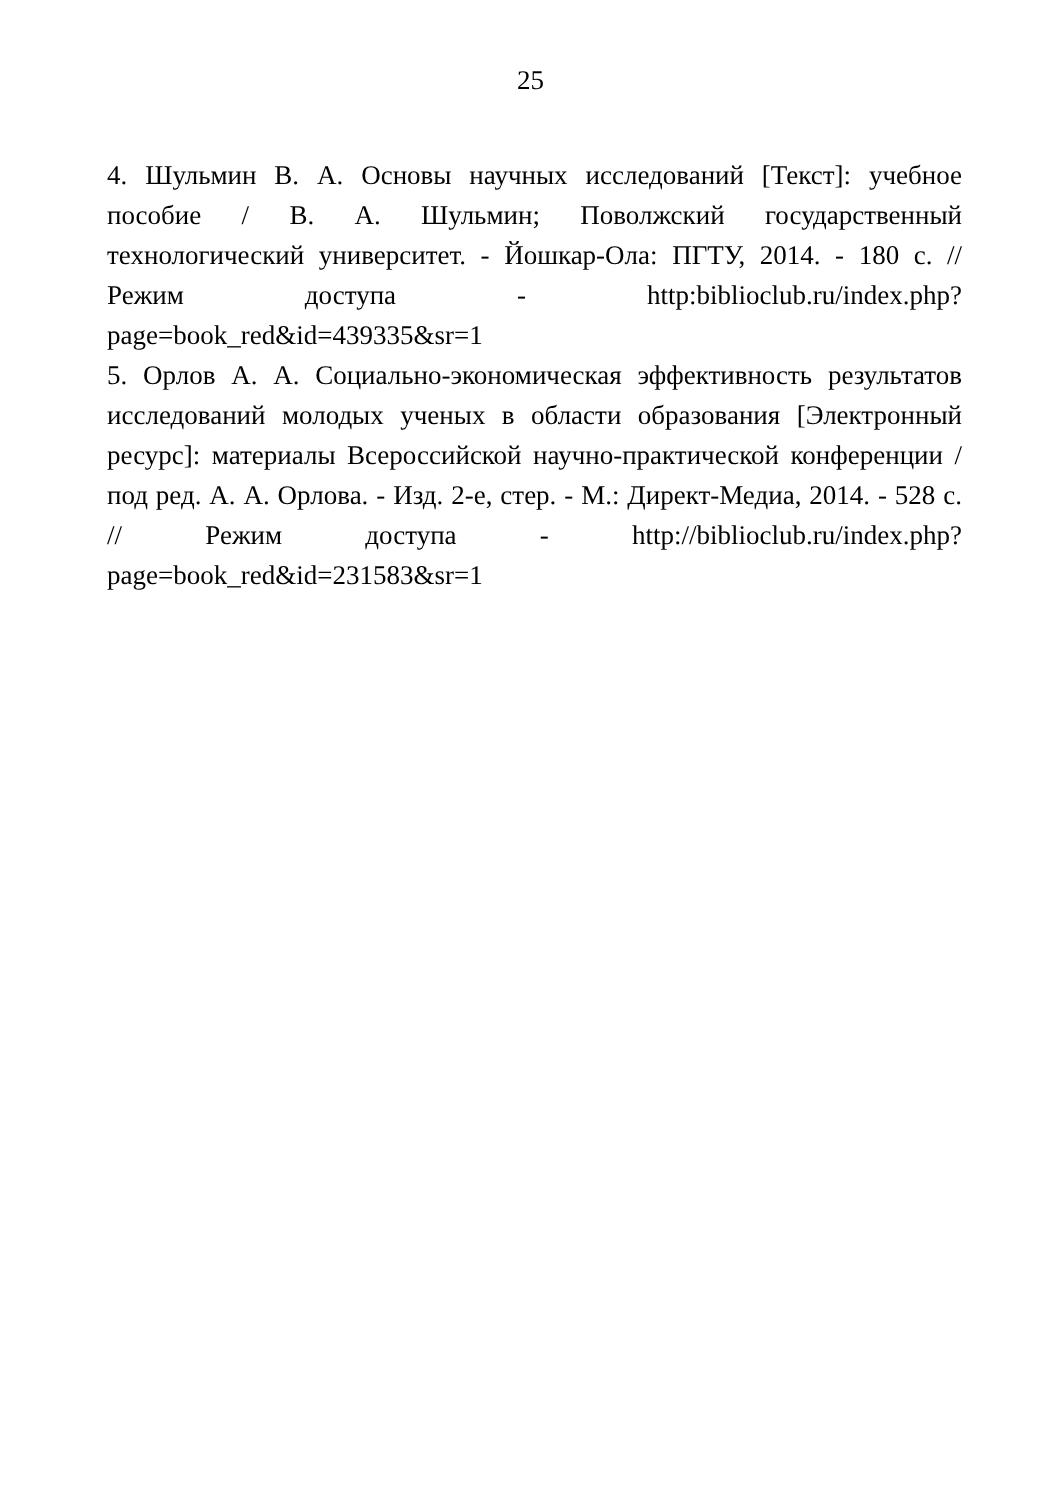25
4. Шульмин В. А. Основы научных исследований [Текст]: учебное пособие / В. А. Шульмин; Поволжский государственный технологический университет. - Йошкар-Ола: ПГТУ, 2014. - 180 с. // Режим доступа - http:biblioclub.ru/index.php?page=book_red&id=439335&sr=1
5. Орлов А. А. Социально-экономическая эффективность результатов исследований молодых ученых в области образования [Электронный ресурс]: материалы Всероссийской научно-практической конференции / под ред. А. А. Орлова. - Изд. 2-е, стер. - М.: Директ-Медиа, 2014. - 528 с. // Режим доступа - http://biblioclub.ru/index.php?page=book_red&id=231583&sr=1